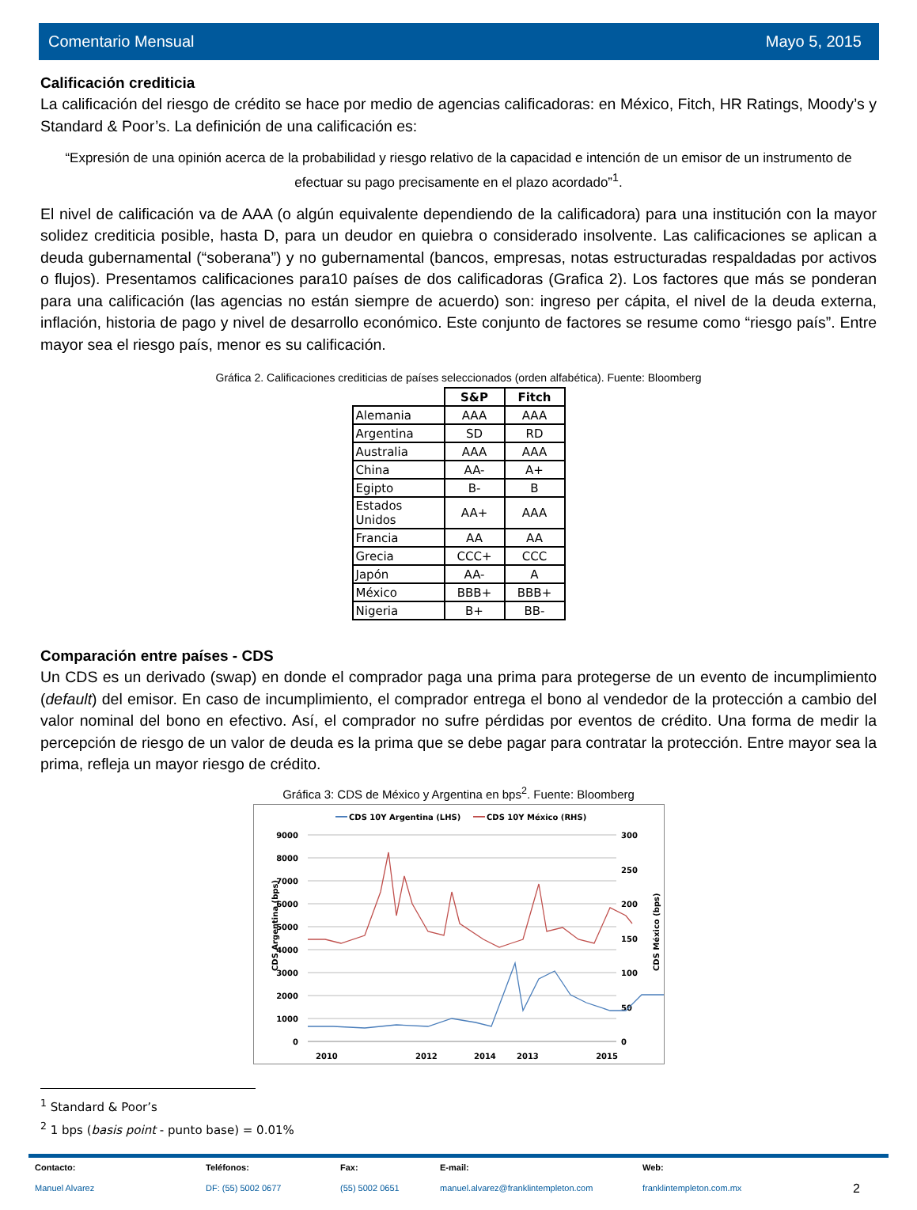Comentario Mensual Mayo 5, 2015
Calificación crediticia
La calificación del riesgo de crédito se hace por medio de agencias calificadoras: en México, Fitch, HR Ratings, Moody’s y Standard & Poor’s. La definición de una calificación es:
“Expresión de una opinión acerca de la probabilidad y riesgo relativo de la capacidad e intención de un emisor de un instrumento de efectuar su pago precisamente en el plazo acordado”<sup>1</sup>.
El nivel de calificación va de AAA (o algún equivalente dependiendo de la calificadora) para una institución con la mayor solidez crediticia posible, hasta D, para un deudor en quiebra o considerado insolvente. Las calificaciones se aplican a deuda gubernamental (“soberana”) y no gubernamental (bancos, empresas, notas estructuradas respaldadas por activos o flujos). Presentamos calificaciones para10 países de dos calificadoras (Grafica 2). Los factores que más se ponderan para una calificación (las agencias no están siempre de acuerdo) son: ingreso per cápita, el nivel de la deuda externa, inflación, historia de pago y nivel de desarrollo económico. Este conjunto de factores se resume como “riesgo país”. Entre mayor sea el riesgo país, menor es su calificación.
Gráfica 2. Calificaciones crediticias de países seleccionados (orden alfabética). Fuente: Bloomberg
| | S&P | Fitch |
| Alemania | AAA | AAA |
| Argentina | SD | RD |
| Australia | AAA | AAA |
| China | AA- | A+ |
| Egipto | B- | B |
| Estados Unidos | AA+ | AAA |
| Francia | AA | AA |
| Grecia | CCC+ | CCC |
| Japón | AA- | A |
| México | BBB+ | BBB+ |
| Nigeria | B+ | BB- |
Comparación entre países - CDS
Un CDS es un derivado (swap) en donde el comprador paga una prima para protegerse de un evento de incumplimiento (default) del emisor. En caso de incumplimiento, el comprador entrega el bono al vendedor de la protección a cambio del valor nominal del bono en efectivo. Así, el comprador no sufre pérdidas por eventos de crédito. Una forma de medir la percepción de riesgo de un valor de deuda es la prima que se debe pagar para contratar la protección. Entre mayor sea la prima, refleja un mayor riesgo de crédito.
Gráfica 3: CDS de México y Argentina en bps<sup>2</sup>. Fuente: Bloomberg
CDS 10Y Argentina (LHS)
CDS 10Y México (RHS)
9000
8000
7000
6000
5000
4000
3000
2000
1000
0
300
250
200
150
100
50
0
2010
2012
2013
2015
2014
CDS Argentina (bps)
CDS México (bps)
<sup>1</sup> Standard & Poor’s
<sup>2</sup> 1 bps (basis point - punto base) = 0.01%
Contacto:
Manuel Alvarez
Teléfonos:
DF: (55) 5002 0677
Fax:
(55) 5002 0651
E-mail:
manuel.alvarez@franklintempleton.com
Web:
franklintempleton.com.mx
2